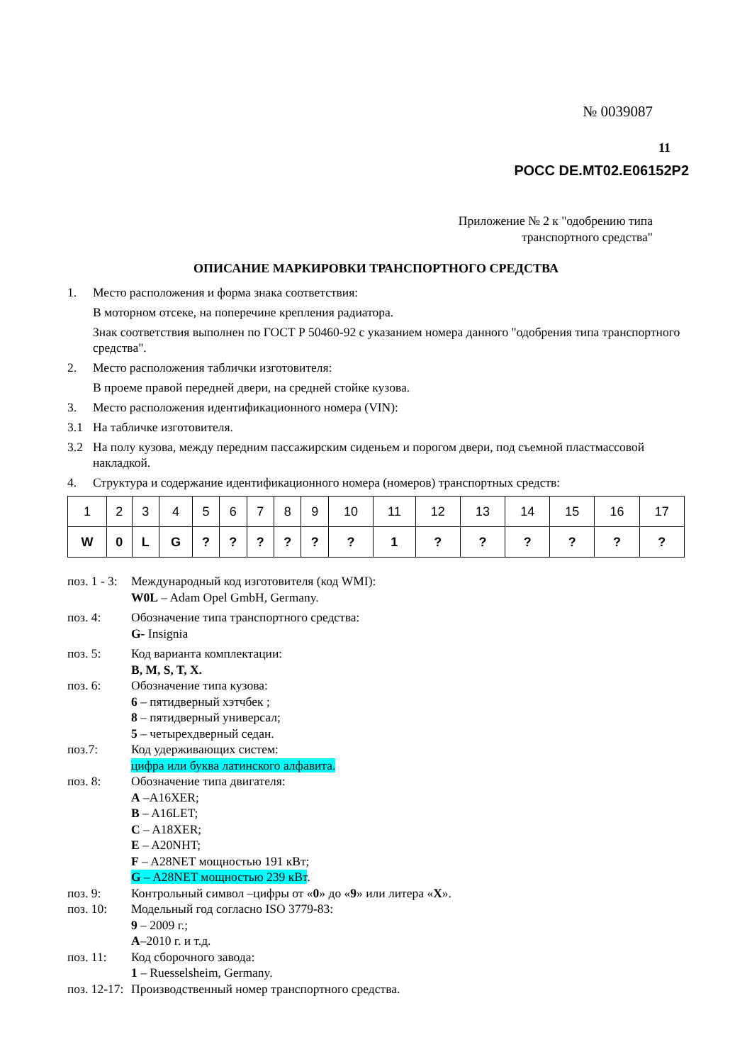№ 0039087
11
РОСС DE.MT02.E06152P2
Приложение № 2 к "одобрению типа
транспортного средства"
ОПИСАНИЕ МАРКИРОВКИ ТРАНСПОРТНОГО СРЕДСТВА
1. Место расположения и форма знака соответствия:
В моторном отсеке, на поперечине крепления радиатора.
Знак соответствия выполнен по ГОСТ Р 50460-92 с указанием номера данного "одобрения типа транспортного средства".
2. Место расположения таблички изготовителя:
В проеме правой передней двери, на средней стойке кузова.
3. Место расположения идентификационного номера (VIN):
3.1 На табличке изготовителя.
3.2 На полу кузова, между передним пассажирским сиденьем и порогом двери, под съемной пластмассовой накладкой.
4. Структура и содержание идентификационного номера (номеров) транспортных средств:
| 1 | 2 | 3 | 4 | 5 | 6 | 7 | 8 | 9 | 10 | 11 | 12 | 13 | 14 | 15 | 16 | 17 |
| W | 0 | L | G | ? | ? | ? | ? | ? | ? | 1 | ? | ? | ? | ? | ? | ? |
поз. 1 - 3: Международный код изготовителя (код WMI):
W0L – Adam Opel GmbH, Germany.
поз. 4: Обозначение типа транспортного средства:
G- Insignia
поз. 5: Код варианта комплектации:
B, M, S, T, X.
поз. 6: Обозначение типа кузова:
6 – пятидверный хэтчбек ;
8 – пятидверный универсал;
5 – четырехдверный седан.
поз.7: Код удерживающих систем:
цифра или буква латинского алфавита.
поз. 8: Обозначение типа двигателя:
A –A16XER;
B – A16LET;
C – A18XER;
E – A20NHT;
F – A28NET мощностью 191 кВт;
G – A28NET мощностью 239 кВт.
поз. 9: Контрольный символ –цифры от «0» до «9» или литера «X».
поз. 10: Модельный год согласно ISO 3779-83:
9 – 2009 г.;
A–2010 г. и т.д.
поз. 11: Код сборочного завода:
1 – Ruesselsheim, Germany.
поз. 12-17: Производственный номер транспортного средства.